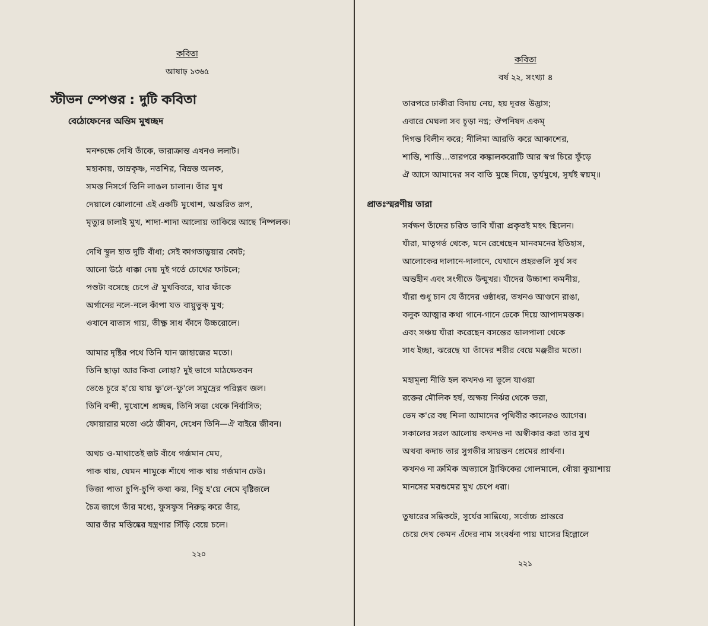কবিতা
আষাঢ় ১৩৬৫
স্টীভন স্পেণ্ডর : দুটি কবিতা
বেঠোফেনের অন্তিম মুখচ্ছদ
মনশ্চক্ষে দেখি তাঁকে, ভারাক্রান্ত এখনও ললাট।
মহাকায়, তাম্রকৃষ্ণ, নতশির, বিস্রস্ত অলক,
সমস্ত নিসর্গে তিনি লাঙল চালান। তাঁর মুখ
দেয়ালে ঝোলানো এই একটি মুখোশ, অন্তরিত রূপ,
মৃত্যুর ঢালাই মুখ, শাদা-শাদা আলোয় তাকিয়ে আছে নিষ্পলক।
দেখি স্থূল হাত দুটি বাঁধা; সেই কাগতাড়ুয়ার কোট;
আলো উঠে ধাক্কা দেয় দুই গর্তে চোখের ফাটলে;
পশুটা বসেছে চেপে ঐ মুখবিবরে, যার ফাঁকে
অর্গানের নলে-নলে কাঁপা যত বায়ুভুক্ মুখ;
ওখানে বাতাস গায়, তীক্ষ্ণ সাধ কাঁদে উচ্চরোলে।
আমার দৃষ্টির পথে তিনি যান জাহাজের মতো।
তিনি ছাড়া আর কিবা লোহা? দুই ভাগে মাঠক্ষেতবন
ভেঙে চুরে হ'য়ে যায় ফু'লে-ফু'লে সমুদ্রের পরিপ্লব জল।
তিনি বন্দী, মুখোশে প্রচ্ছন্ন, তিনি সত্তা থেকে নির্বাসিত;
ফোয়ারার মতো ওঠে জীবন, দেখেন তিনি—ঐ বাইরে জীবন।
অথচ ও-মাথাতেই জট বাঁধে গর্জমান মেঘ,
পাক খায়, যেমন শামুকে শাঁখে পাক খায় গর্জমান ঢেউ।
ভিজা পাতা চুপি-চুপি কথা কয়, নিচু হ'য়ে নেমে বৃষ্টিজলে
চৈত্র জাগে তাঁর মধ্যে, ফুসফুস নিরুদ্ধ করে তাঁর,
আর তাঁর মস্তিষ্কের যন্ত্রণার সিঁড়ি বেয়ে চলে।
২২০
কবিতা
বর্ষ ২২, সংখ্যা ৪
তারপরে ঢাকীরা বিদায় নেয়, হয় দূরন্ত উদ্ভাস;
এবারে মেঘলা সব চূড়া নগ্ন; ঔপনিষদ একম্
দিগন্ত বিলীন করে; নীলিমা আরতি করে আকাশের,
শান্তি, শান্তি…তারপরে কঙ্কালকরোটি আর স্বপ্ন চিরে ফুঁড়ে
ঐ আসে আমাদের সব বাতি মুছে দিয়ে, তূর্যমুখে, সূর্যই স্বয়ম্॥
প্রাতঃস্মরণীয় তারা
সর্বক্ষণ তাঁদের চরিত ভাবি যাঁরা প্রকৃতই মহৎ ছিলেন।
যাঁরা, মাতৃগর্ভ থেকে, মনে রেখেছেন মানবমনের ইতিহাস,
আলোকের দালানে-দালানে, যেখানে প্রহরগুলি সূর্য সব
অন্তহীন এবং সংগীতে উন্মুখর। যাঁদের উচ্চাশা কমনীয়,
যাঁরা শুধু চান যে তাঁদের ওষ্ঠাধর, তখনও আগুনে রাঙা,
বলুক আত্মার কথা গানে-গানে ঢেকে দিয়ে আপাদমস্তক।
এবং সঞ্চয় যাঁরা করেছেন বসন্তের ডালপালা থেকে
সাধ ইচ্ছা, ঝরেছে যা তাঁদের শরীর বেয়ে মঞ্জরীর মতো।
মহামূল্য নীতি হল কখনও না ভুলে যাওয়া
রক্তের মৌলিক হর্ষ, অক্ষয় নির্ঝর থেকে ভরা,
ভেদ ক'রে বহু শিলা আমাদের পৃথিবীর কালেরও আগের।
সকালের সরল আলোয় কখনও না অস্বীকার করা তার সুখ
অথবা কদাচ তার সুগভীর সায়ন্তন প্রেমের প্রার্থনা।
কখনও না ক্রমিক অভ্যাসে ট্রাফিকের গোলমালে, ধোঁয়া কুয়াশায়
মানসের মরশুমের মুখ চেপে ধরা।
তুষারের সন্নিকটে, সূর্যের সান্নিধ্যে, সর্বোচ্চ প্রান্তরে
চেয়ে দেখ কেমন এঁদের নাম সংবর্ধনা পায় ঘাসের হিল্লোলে
২২১